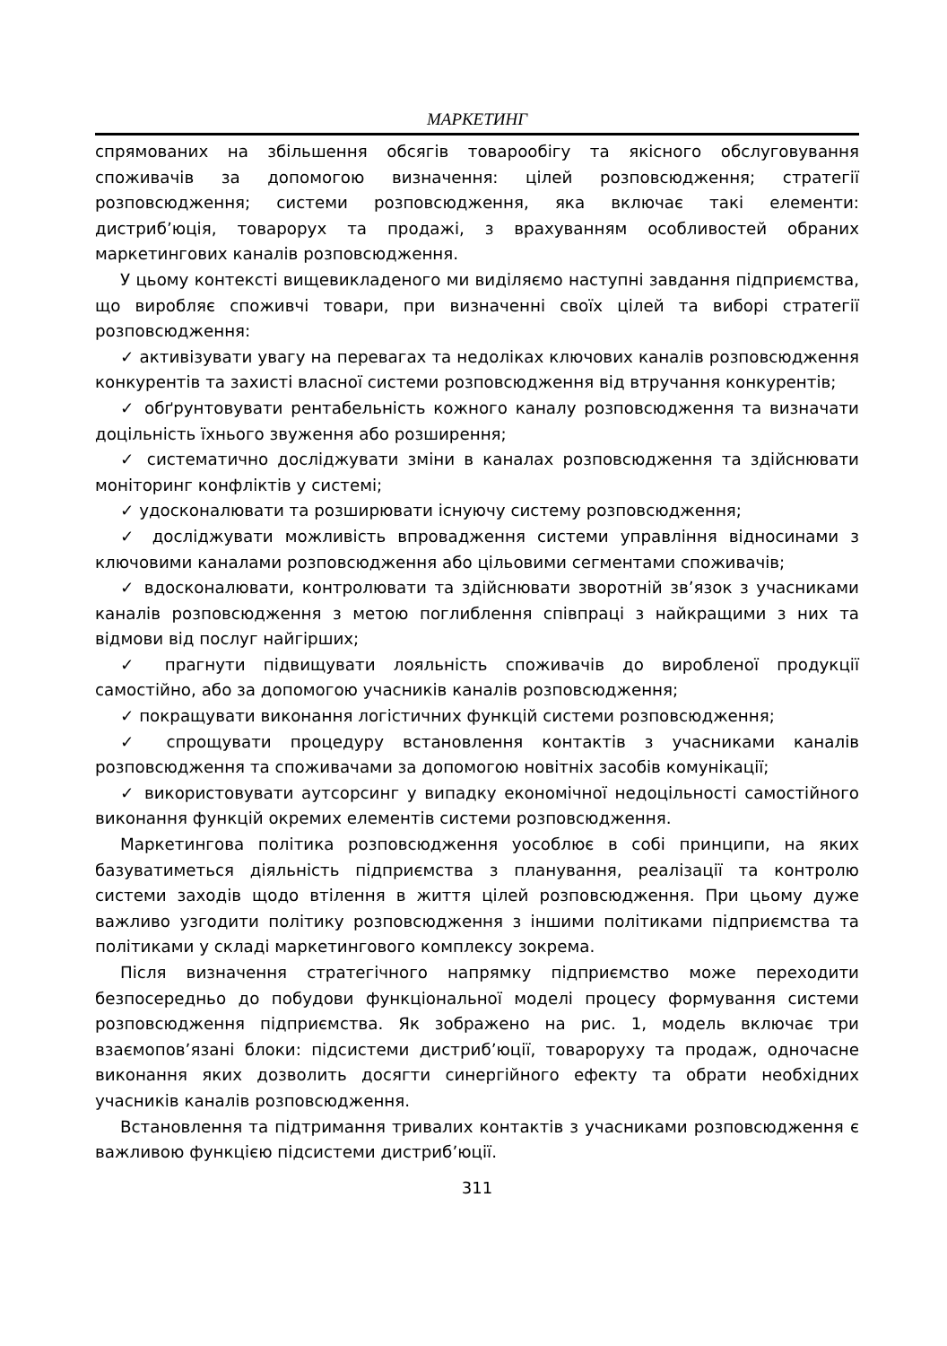МАРКЕТИНГ
спрямованих на збільшення обсягів товарообігу та якісного обслуговування споживачів за допомогою визначення: цілей розповсюдження; стратегії розповсюдження; системи розповсюдження, яка включає такі елементи: дистриб’юція, товарорух та продажі, з врахуванням особливостей обраних маркетингових каналів розповсюдження.
У цьому контексті вищевикладеного ми виділяємо наступні завдання підприємства, що виробляє споживчі товари, при визначенні своїх цілей та виборі стратегії розповсюдження:
✓ активізувати увагу на перевагах та недоліках ключових каналів розповсюдження конкурентів та захисті власної системи розповсюдження від втручання конкурентів;
✓ обґрунтовувати рентабельність кожного каналу розповсюдження та визначати доцільність їхнього звуження або розширення;
✓ систематично досліджувати зміни в каналах розповсюдження та здійснювати моніторинг конфліктів у системі;
✓ удосконалювати та розширювати існуючу систему розповсюдження;
✓ досліджувати можливість впровадження системи управління відносинами з ключовими каналами розповсюдження або цільовими сегментами споживачів;
✓ вдосконалювати, контролювати та здійснювати зворотній зв’язок з учасниками каналів розповсюдження з метою поглиблення співпраці з найкращими з них та відмови від послуг найгірших;
✓ прагнути підвищувати лояльність споживачів до виробленої продукції самостійно, або за допомогою учасників каналів розповсюдження;
✓ покращувати виконання логістичних функцій системи розповсюдження;
✓ спрощувати процедуру встановлення контактів з учасниками каналів розповсюдження та споживачами за допомогою новітніх засобів комунікації;
✓ використовувати аутсорсинг у випадку економічної недоцільності самостійного виконання функцій окремих елементів системи розповсюдження.
Маркетингова політика розповсюдження уособлює в собі принципи, на яких базуватиметься діяльність підприємства з планування, реалізації та контролю системи заходів щодо втілення в життя цілей розповсюдження. При цьому дуже важливо узгодити політику розповсюдження з іншими політиками підприємства та політиками у складі маркетингового комплексу зокрема.
Після визначення стратегічного напрямку підприємство може переходити безпосередньо до побудови функціональної моделі процесу формування системи розповсюдження підприємства. Як зображено на рис. 1, модель включає три взаємопов’язані блоки: підсистеми дистриб’юції, товароруху та продаж, одночасне виконання яких дозволить досягти синергійного ефекту та обрати необхідних учасників каналів розповсюдження.
Встановлення та підтримання тривалих контактів з учасниками розповсюдження є важливою функцією підсистеми дистриб’юції.
311